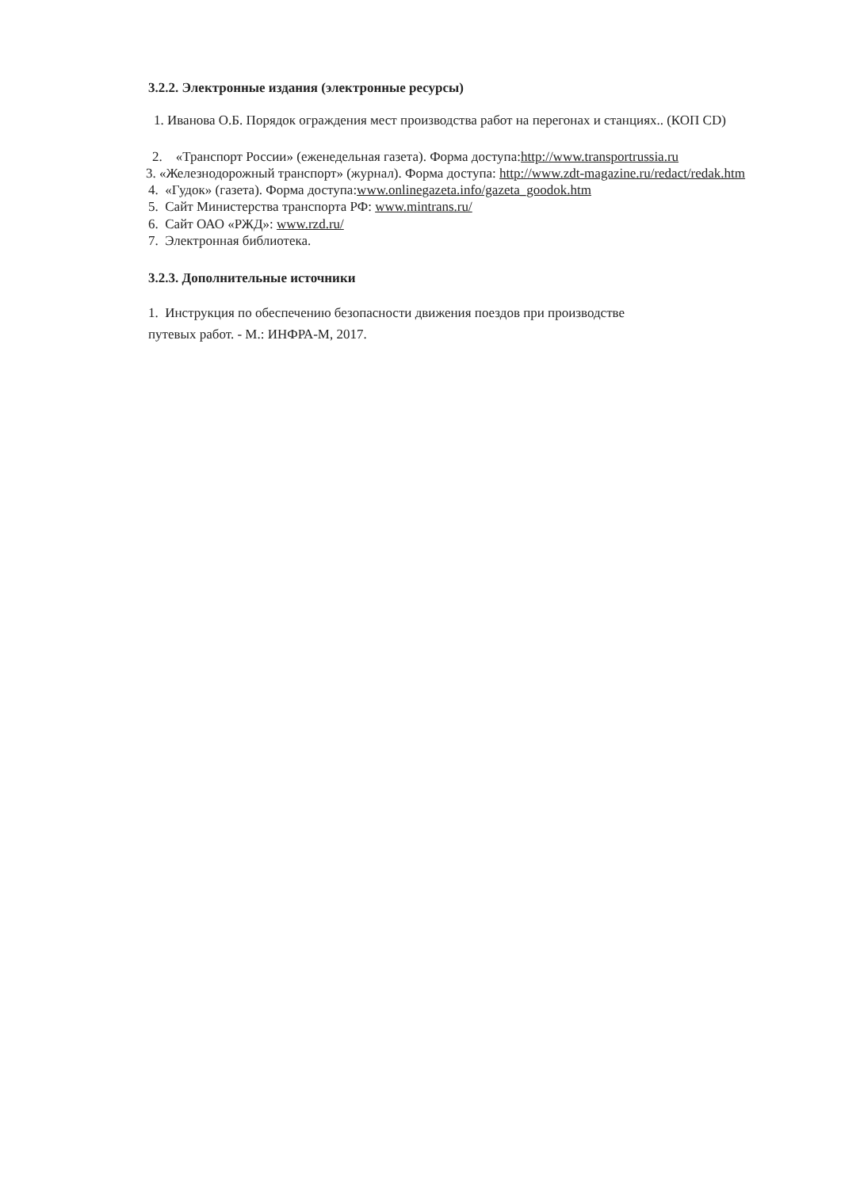3.2.2. Электронные издания (электронные ресурсы)
1. Иванова О.Б. Порядок ограждения мест производства работ на перегонах и станциях.. (КОП CD)
2. «Транспорт России» (еженедельная газета). Форма доступа:http://www.transportrussia.ru
3. «Железнодорожный транспорт» (журнал). Форма доступа: http://www.zdt-magazine.ru/redact/redak.htm
4. «Гудок» (газета). Форма доступа:www.onlinegazeta.info/gazeta_goodok.htm
5. Сайт Министерства транспорта РФ: www.mintrans.ru/
6. Сайт ОАО «РЖД»: www.rzd.ru/
7. Электронная библиотека.
3.2.3. Дополнительные источники
1. Инструкция по обеспечению безопасности движения поездов при производстве путевых работ. - М.: ИНФРА-М, 2017.